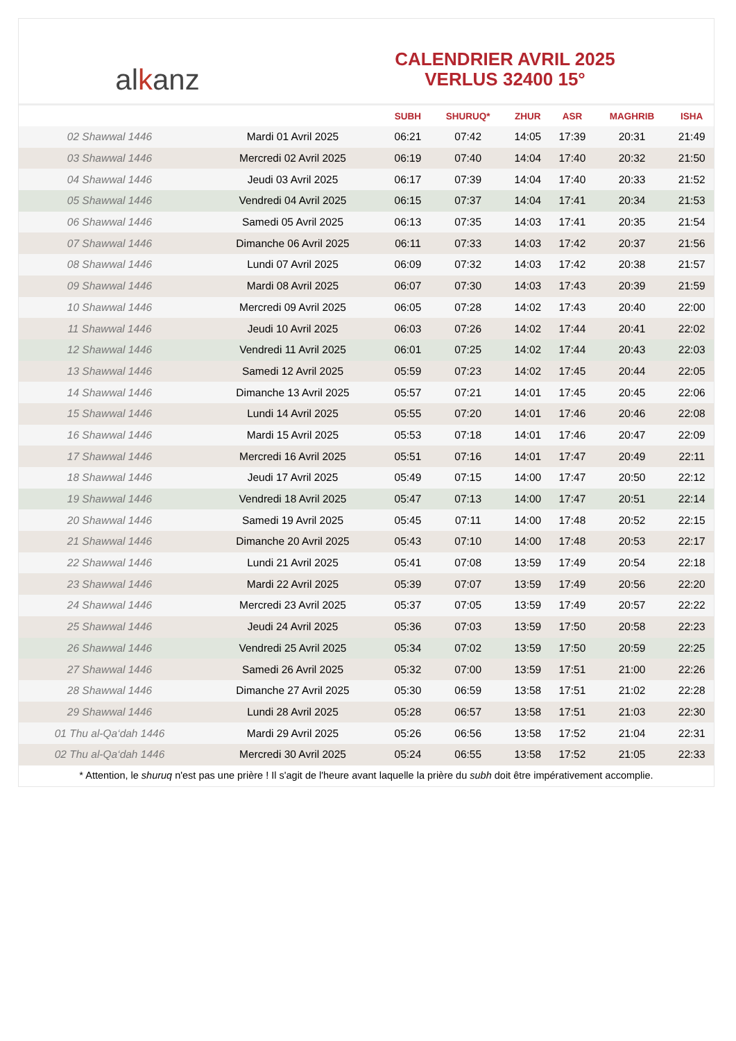al k anz
CALENDRIER AVRIL 2025
VERLUS 32400 15°
| | | SUBH | SHURUQ* | ZHUR | ASR | MAGHRIB | ISHA |
| --- | --- | --- | --- | --- | --- | --- | --- |
| 02 Shawwal 1446 | Mardi 01 Avril 2025 | 06:21 | 07:42 | 14:05 | 17:39 | 20:31 | 21:49 |
| 03 Shawwal 1446 | Mercredi 02 Avril 2025 | 06:19 | 07:40 | 14:04 | 17:40 | 20:32 | 21:50 |
| 04 Shawwal 1446 | Jeudi 03 Avril 2025 | 06:17 | 07:39 | 14:04 | 17:40 | 20:33 | 21:52 |
| 05 Shawwal 1446 | Vendredi 04 Avril 2025 | 06:15 | 07:37 | 14:04 | 17:41 | 20:34 | 21:53 |
| 06 Shawwal 1446 | Samedi 05 Avril 2025 | 06:13 | 07:35 | 14:03 | 17:41 | 20:35 | 21:54 |
| 07 Shawwal 1446 | Dimanche 06 Avril 2025 | 06:11 | 07:33 | 14:03 | 17:42 | 20:37 | 21:56 |
| 08 Shawwal 1446 | Lundi 07 Avril 2025 | 06:09 | 07:32 | 14:03 | 17:42 | 20:38 | 21:57 |
| 09 Shawwal 1446 | Mardi 08 Avril 2025 | 06:07 | 07:30 | 14:03 | 17:43 | 20:39 | 21:59 |
| 10 Shawwal 1446 | Mercredi 09 Avril 2025 | 06:05 | 07:28 | 14:02 | 17:43 | 20:40 | 22:00 |
| 11 Shawwal 1446 | Jeudi 10 Avril 2025 | 06:03 | 07:26 | 14:02 | 17:44 | 20:41 | 22:02 |
| 12 Shawwal 1446 | Vendredi 11 Avril 2025 | 06:01 | 07:25 | 14:02 | 17:44 | 20:43 | 22:03 |
| 13 Shawwal 1446 | Samedi 12 Avril 2025 | 05:59 | 07:23 | 14:02 | 17:45 | 20:44 | 22:05 |
| 14 Shawwal 1446 | Dimanche 13 Avril 2025 | 05:57 | 07:21 | 14:01 | 17:45 | 20:45 | 22:06 |
| 15 Shawwal 1446 | Lundi 14 Avril 2025 | 05:55 | 07:20 | 14:01 | 17:46 | 20:46 | 22:08 |
| 16 Shawwal 1446 | Mardi 15 Avril 2025 | 05:53 | 07:18 | 14:01 | 17:46 | 20:47 | 22:09 |
| 17 Shawwal 1446 | Mercredi 16 Avril 2025 | 05:51 | 07:16 | 14:01 | 17:47 | 20:49 | 22:11 |
| 18 Shawwal 1446 | Jeudi 17 Avril 2025 | 05:49 | 07:15 | 14:00 | 17:47 | 20:50 | 22:12 |
| 19 Shawwal 1446 | Vendredi 18 Avril 2025 | 05:47 | 07:13 | 14:00 | 17:47 | 20:51 | 22:14 |
| 20 Shawwal 1446 | Samedi 19 Avril 2025 | 05:45 | 07:11 | 14:00 | 17:48 | 20:52 | 22:15 |
| 21 Shawwal 1446 | Dimanche 20 Avril 2025 | 05:43 | 07:10 | 14:00 | 17:48 | 20:53 | 22:17 |
| 22 Shawwal 1446 | Lundi 21 Avril 2025 | 05:41 | 07:08 | 13:59 | 17:49 | 20:54 | 22:18 |
| 23 Shawwal 1446 | Mardi 22 Avril 2025 | 05:39 | 07:07 | 13:59 | 17:49 | 20:56 | 22:20 |
| 24 Shawwal 1446 | Mercredi 23 Avril 2025 | 05:37 | 07:05 | 13:59 | 17:49 | 20:57 | 22:22 |
| 25 Shawwal 1446 | Jeudi 24 Avril 2025 | 05:36 | 07:03 | 13:59 | 17:50 | 20:58 | 22:23 |
| 26 Shawwal 1446 | Vendredi 25 Avril 2025 | 05:34 | 07:02 | 13:59 | 17:50 | 20:59 | 22:25 |
| 27 Shawwal 1446 | Samedi 26 Avril 2025 | 05:32 | 07:00 | 13:59 | 17:51 | 21:00 | 22:26 |
| 28 Shawwal 1446 | Dimanche 27 Avril 2025 | 05:30 | 06:59 | 13:58 | 17:51 | 21:02 | 22:28 |
| 29 Shawwal 1446 | Lundi 28 Avril 2025 | 05:28 | 06:57 | 13:58 | 17:51 | 21:03 | 22:30 |
| 01 Thu al-Qa‘dah 1446 | Mardi 29 Avril 2025 | 05:26 | 06:56 | 13:58 | 17:52 | 21:04 | 22:31 |
| 02 Thu al-Qa‘dah 1446 | Mercredi 30 Avril 2025 | 05:24 | 06:55 | 13:58 | 17:52 | 21:05 | 22:33 |
* Attention, le shuruq n'est pas une prière ! Il s'agit de l'heure avant laquelle la prière du subh doit être impérativement accomplie.